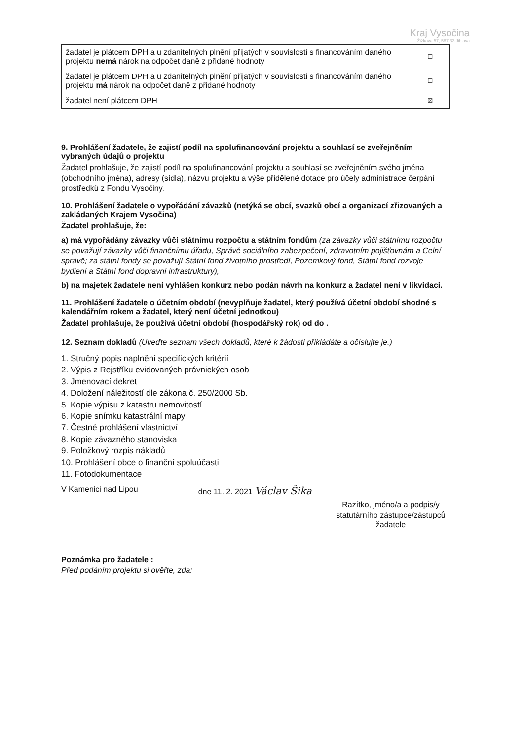Kraj Vysočina
Žižkova 57, 587 33 Jihlava
| žadatel je plátcem DPH a u zdanitelných plnění přijatých v souvislosti s financováním daného projektu nemá nárok na odpočet daně z přidané hodnoty | ☐ |
| žadatel je plátcem DPH a u zdanitelných plnění přijatých v souvislosti s financováním daného projektu má nárok na odpočet daně z přidané hodnoty | ☐ |
| žadatel není plátcem DPH | ☒ |
9. Prohlášení žadatele, že zajistí podíl na spolufinancování projektu a souhlasí se zveřejněním vybraných údajů o projektu
Žadatel prohlašuje, že zajistí podíl na spolufinancování projektu a souhlasí se zveřejněním svého jména (obchodního jména), adresy (sídla), názvu projektu a výše přidělené dotace pro účely administrace čerpání prostředků z Fondu Vysočiny.
10. Prohlášení žadatele o vypořádání závazků (netýká se obcí, svazků obcí a organizací zřizovaných a zakládaných Krajem Vysočina)
Žadatel prohlašuje, že:
a) má vypořádány závazky vůči státnímu rozpočtu a státním fondům (za závazky vůči státnímu rozpočtu se považují závazky vůči finančnímu úřadu, Správě sociálního zabezpečení, zdravotním pojišťovnám a Celní správě; za státní fondy se považují Státní fond životního prostředí, Pozemkový fond, Státní fond rozvoje bydlení a Státní fond dopravní infrastruktury),
b) na majetek žadatele není vyhlášen konkurz nebo podán návrh na konkurz a žadatel není v likvidaci.
11. Prohlášení žadatele o účetním období (nevyplňuje žadatel, který používá účetní období shodné s kalendářním rokem a žadatel, který není účetní jednotkou)
Žadatel prohlašuje, že používá účetní období (hospodářský rok) od do .
12. Seznam dokladů (Uveďte seznam všech dokladů, které k žádosti přikládáte a očíslujte je.)
1. Stručný popis naplnění specifických kritérií
2. Výpis z Rejstříku evidovaných právnických osob
3. Jmenovací dekret
4. Doložení náležitostí dle zákona č. 250/2000 Sb.
5. Kopie výpisu z katastru nemovitostí
6. Kopie snímku katastrální mapy
7. Čestné prohlášení vlastnictví
8. Kopie závazného stanoviska
9. Položkový rozpis nákladů
10. Prohlášení obce o finanční spoluúčasti
11. Fotodokumentace
V Kamenici nad Lipou dne 11. 2. 2021 Václav Šika
Razítko, jméno/a a podpis/y statutárního zástupce/zástupců žadatele
Poznámka pro žadatele :
Před podáním projektu si ověřte, zda: